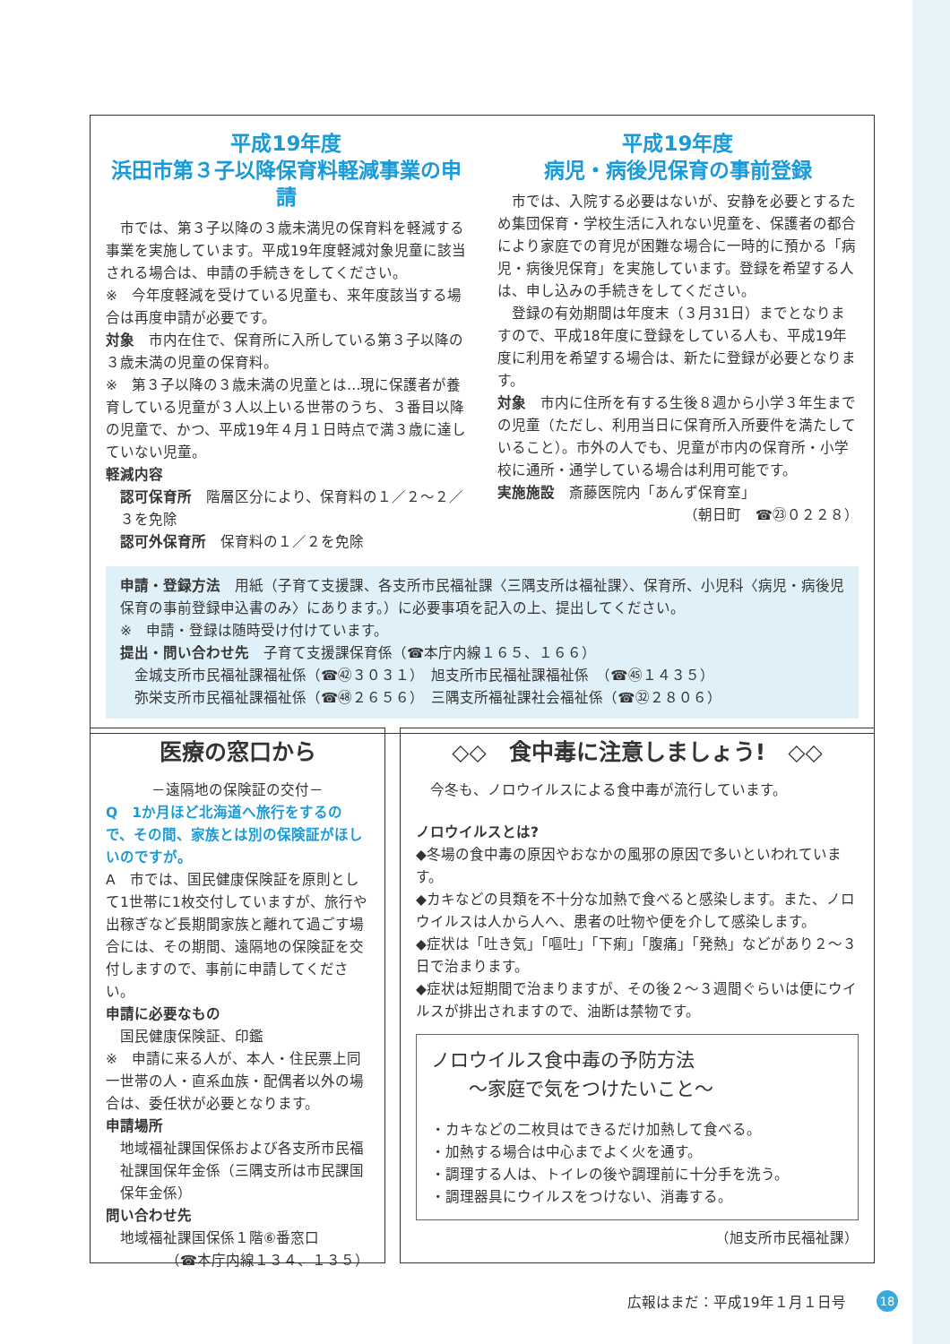平成19年度
浜田市第３子以降保育料軽減事業の申請
　市では、第３子以降の３歳未満児の保育料を軽減する事業を実施しています。平成19年度軽減対象児童に該当される場合は、申請の手続きをしてください。
※　今年度軽減を受けている児童も、来年度該当する場合は再度申請が必要です。
対象　市内在住で、保育所に入所している第３子以降の３歳未満の児童の保育料。
※　第３子以降の３歳未満の児童とは…現に保護者が養育している児童が３人以上いる世帯のうち、３番目以降の児童で、かつ、平成19年４月１日時点で満３歳に達していない児童。
軽減内容
認可保育所　階層区分により、保育料の１／２～２／３を免除
認可外保育所　保育料の１／２を免除
平成19年度
病児・病後児保育の事前登録
　市では、入院する必要はないが、安静を必要とするため集団保育・学校生活に入れない児童を、保護者の都合により家庭での育児が困難な場合に一時的に預かる「病児・病後児保育」を実施しています。登録を希望する人は、申し込みの手続きをしてください。
　登録の有効期間は年度末（３月31日）までとなりますので、平成18年度に登録をしている人も、平成19年度に利用を希望する場合は、新たに登録が必要となります。
対象　市内に住所を有する生後８週から小学３年生までの児童（ただし、利用当日に保育所入所要件を満たしていること）。市外の人でも、児童が市内の保育所・小学校に通所・通学している場合は利用可能です。
実施施設　斎藤医院内「あんず保育室」
（朝日町　☎㉓０２２８）
申請・登録方法　用紙（子育て支援課、各支所市民福祉課〈三隅支所は福祉課〉、保育所、小児科〈病児・病後児保育の事前登録申込書のみ〉にあります。）に必要事項を記入の上、提出してください。
※　申請・登録は随時受け付けています。
提出・問い合わせ先　子育て支援課保育係（☎本庁内線１６５、１６６）
金城支所市民福祉課福祉係（☎㊷３０３１）　旭支所市民福祉課福祉係　（☎㊺１４３５）
弥栄支所市民福祉課福祉係（☎㊽２６５６）　三隅支所福祉課社会福祉係（☎㉜２８０６）
医療の窓口から
－遠隔地の保険証の交付－
Q　1か月ほど北海道へ旅行をするので、その間、家族とは別の保険証がほしいのですが。
A　市では、国民健康保険証を原則として1世帯に1枚交付していますが、旅行や出稼ぎなど長期間家族と離れて過ごす場合には、その期間、遠隔地の保険証を交付しますので、事前に申請してください。
申請に必要なもの
国民健康保険証、印鑑
※　申請に来る人が、本人・住民票上同一世帯の人・直系血族・配偶者以外の場合は、委任状が必要となります。
申請場所
地域福祉課国保係および各支所市民福祉課国保年金係（三隅支所は市民課国保年金係）
問い合わせ先
地域福祉課国保係１階⑥番窓口
（☎本庁内線１３４、１３５）
◇◇　食中毒に注意しましょう!　◇◇
　今冬も、ノロウイルスによる食中毒が流行しています。
ノロウイルスとは?
◆冬場の食中毒の原因やおなかの風邪の原因で多いといわれています。
◆カキなどの貝類を不十分な加熱で食べると感染します。また、ノロウイルスは人から人へ、患者の吐物や便を介して感染します。
◆症状は「吐き気」「嘔吐」「下痢」「腹痛」「発熱」などがあり２～３日で治まります。
◆症状は短期間で治まりますが、その後２～３週間ぐらいは便にウイルスが排出されますので、油断は禁物です。
ノロウイルス食中毒の予防方法
　　～家庭で気をつけたいこと～
・カキなどの二枚貝はできるだけ加熱して食べる。
・加熱する場合は中心までよく火を通す。
・調理する人は、トイレの後や調理前に十分手を洗う。
・調理器具にウイルスをつけない、消毒する。
（旭支所市民福祉課）
広報はまだ：平成19年１月１日号 18